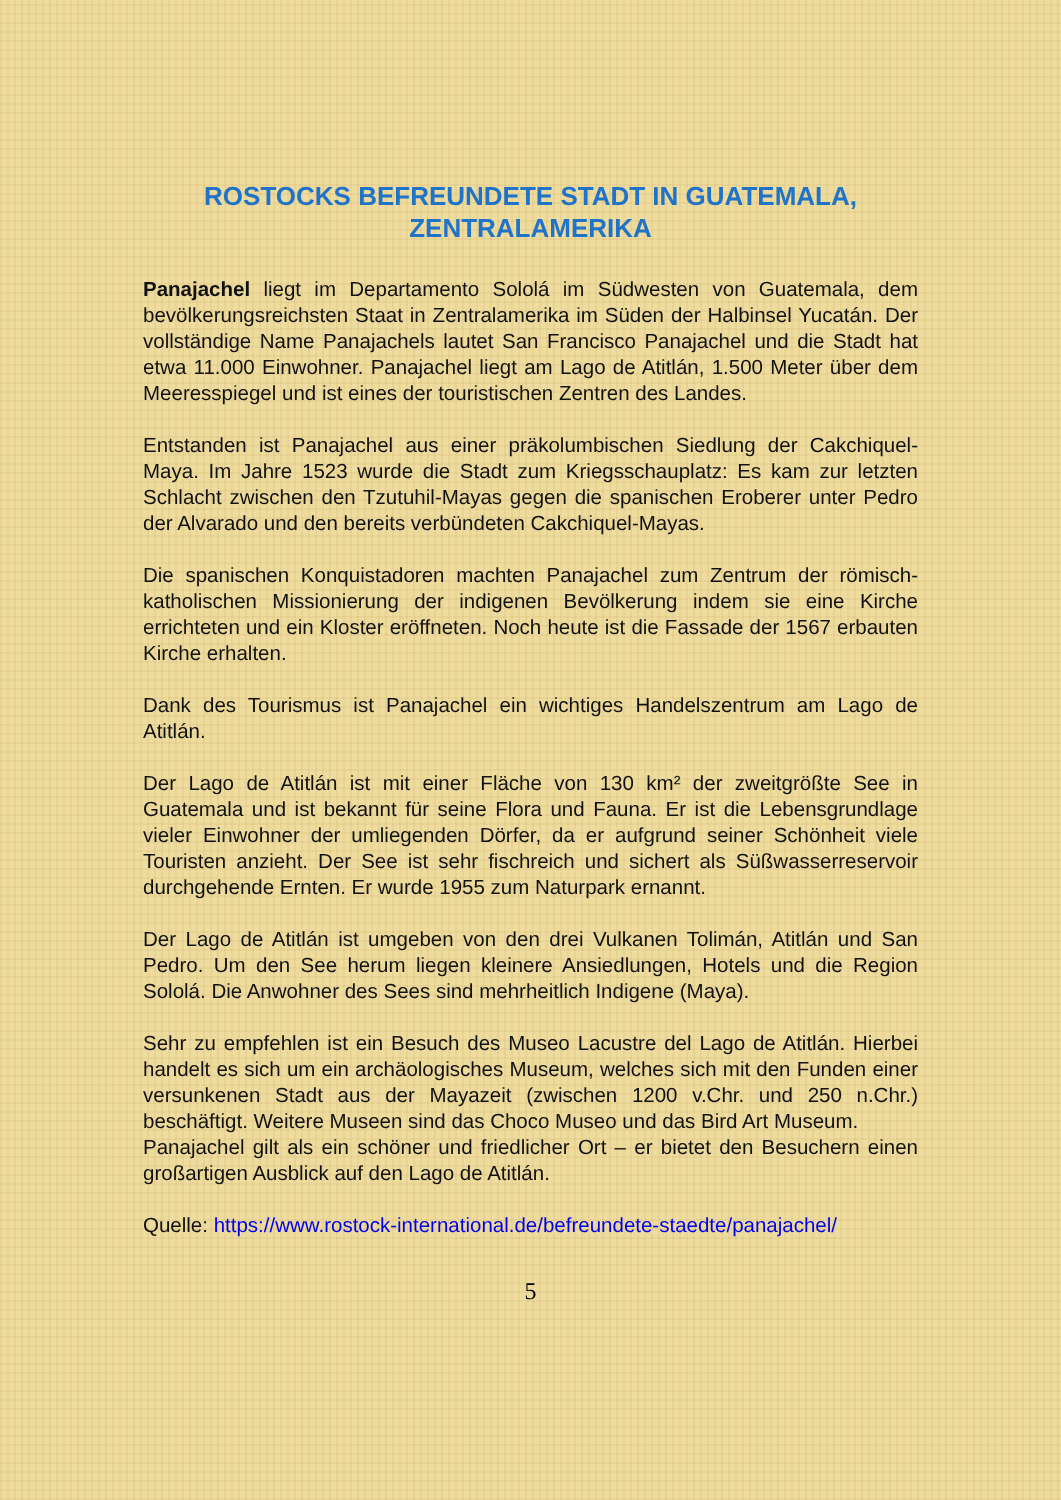ROSTOCKS BEFREUNDETE STADT IN GUATEMALA, ZENTRALAMERIKA
Panajachel liegt im Departamento Sololá im Südwesten von Guatemala, dem bevölkerungsreichsten Staat in Zentralamerika im Süden der Halbinsel Yucatán. Der vollständige Name Panajachels lautet San Francisco Panajachel und die Stadt hat etwa 11.000 Einwohner. Panajachel liegt am Lago de Atitlán, 1.500 Meter über dem Meeresspiegel und ist eines der touristischen Zentren des Landes.
Entstanden ist Panajachel aus einer präkolumbischen Siedlung der Cakchiquel-Maya. Im Jahre 1523 wurde die Stadt zum Kriegsschauplatz: Es kam zur letzten Schlacht zwischen den Tzutuhil-Mayas gegen die spanischen Eroberer unter Pedro der Alvarado und den bereits verbündeten Cakchiquel-Mayas.
Die spanischen Konquistadoren machten Panajachel zum Zentrum der römisch-katholischen Missionierung der indigenen Bevölkerung indem sie eine Kirche errichteten und ein Kloster eröffneten. Noch heute ist die Fassade der 1567 erbauten Kirche erhalten.
Dank des Tourismus ist Panajachel ein wichtiges Handelszentrum am Lago de Atitlán.
Der Lago de Atitlán ist mit einer Fläche von 130 km² der zweitgrößte See in Guatemala und ist bekannt für seine Flora und Fauna. Er ist die Lebensgrundlage vieler Einwohner der umliegenden Dörfer, da er aufgrund seiner Schönheit viele Touristen anzieht. Der See ist sehr fischreich und sichert als Süßwasserreservoir durchgehende Ernten. Er wurde 1955 zum Naturpark ernannt.
Der Lago de Atitlán ist umgeben von den drei Vulkanen Tolimán, Atitlán und San Pedro. Um den See herum liegen kleinere Ansiedlungen, Hotels und die Region Sololá. Die Anwohner des Sees sind mehrheitlich Indigene (Maya).
Sehr zu empfehlen ist ein Besuch des Museo Lacustre del Lago de Atitlán. Hierbei handelt es sich um ein archäologisches Museum, welches sich mit den Funden einer versunkenen Stadt aus der Mayazeit (zwischen 1200 v.Chr. und 250 n.Chr.) beschäftigt. Weitere Museen sind das Choco Museo und das Bird Art Museum.
Panajachel gilt als ein schöner und friedlicher Ort – er bietet den Besuchern einen großartigen Ausblick auf den Lago de Atitlán.
Quelle: https://www.rostock-international.de/befreundete-staedte/panajachel/
5